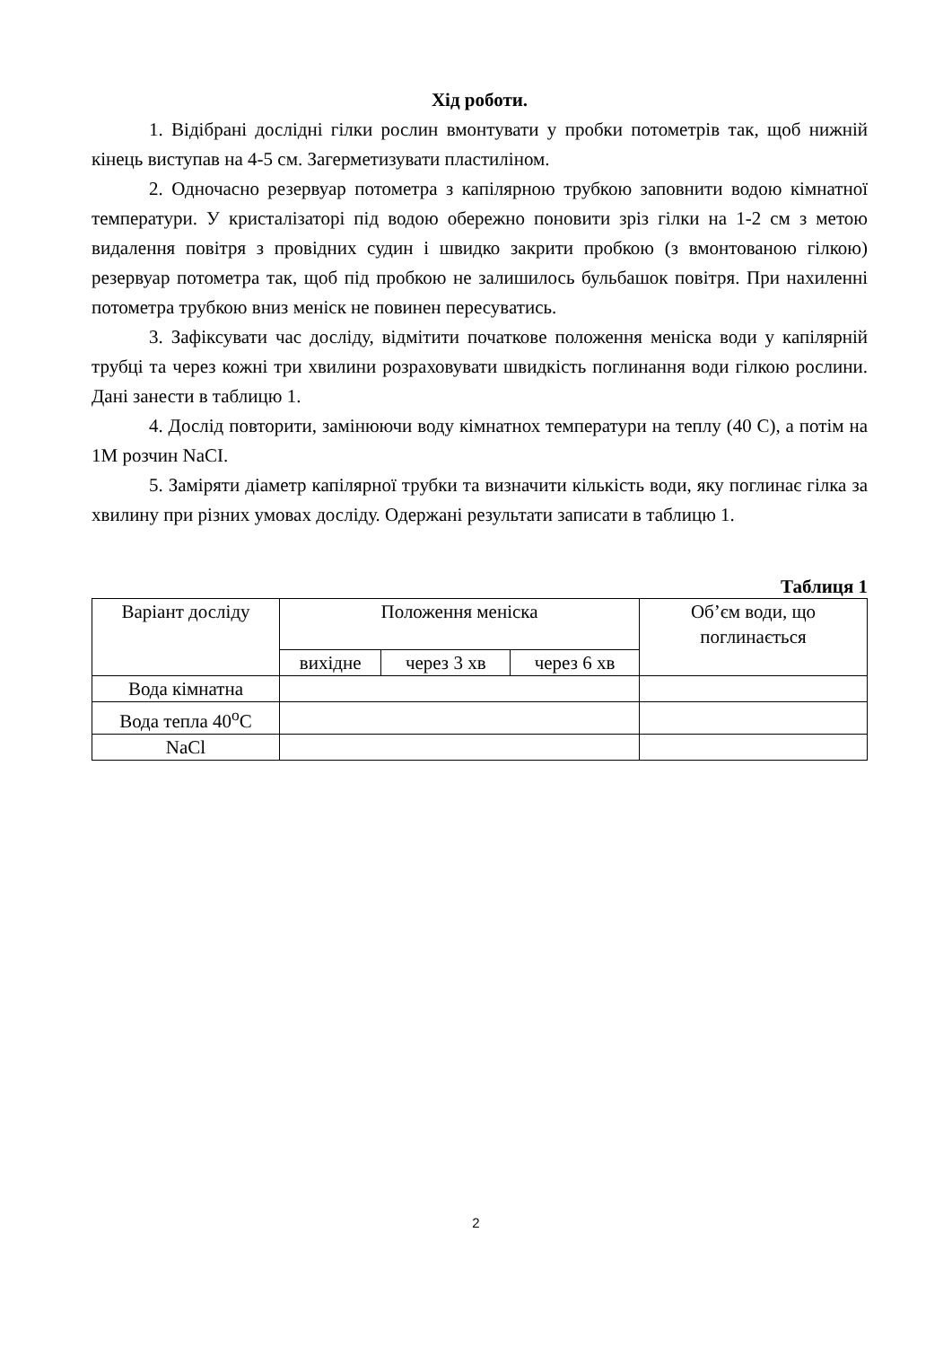Хід роботи.
1. Відібрані дослідні гілки рослин вмонтувати у пробки потометрів так, щоб нижній кінець виступав на 4-5 см. Загерметизувати пластиліном.
2. Одночасно резервуар потометра з капілярною трубкою заповнити водою кімнатної температури. У кристалізаторі під водою обережно поновити зріз гілки на 1-2 см з метою видалення повітря з провідних судин і швидко закрити пробкою (з вмонтованою гілкою) резервуар потометра так, щоб під пробкою не залишилось бульбашок повітря. При нахиленні потометра трубкою вниз меніск не повинен пересуватись.
3. Зафіксувати час досліду, відмітити початкове положення меніска води у капілярній трубці та через кожні три хвилини розраховувати швидкість поглинання води гілкою рослини. Дані занести в таблицю 1.
4. Дослід повторити, замінюючи воду кімнатнох температури на теплу (40 С), а потім на 1М розчин NaCI.
5. Заміряти діаметр капілярної трубки та визначити кількість води, яку поглинає гілка за хвилину при різних умовах досліду. Одержані результати записати в таблицю 1.
Таблиця 1
| Варіант досліду | Положення меніска | | | Об’єм води, що поглинається |
| | вихідне | через 3 хв | через 6 хв | |
| Вода кімнатна | | | | |
| Вода тепла 40<sup>о</sup>С | | | | |
| NaCl | | | | |
2